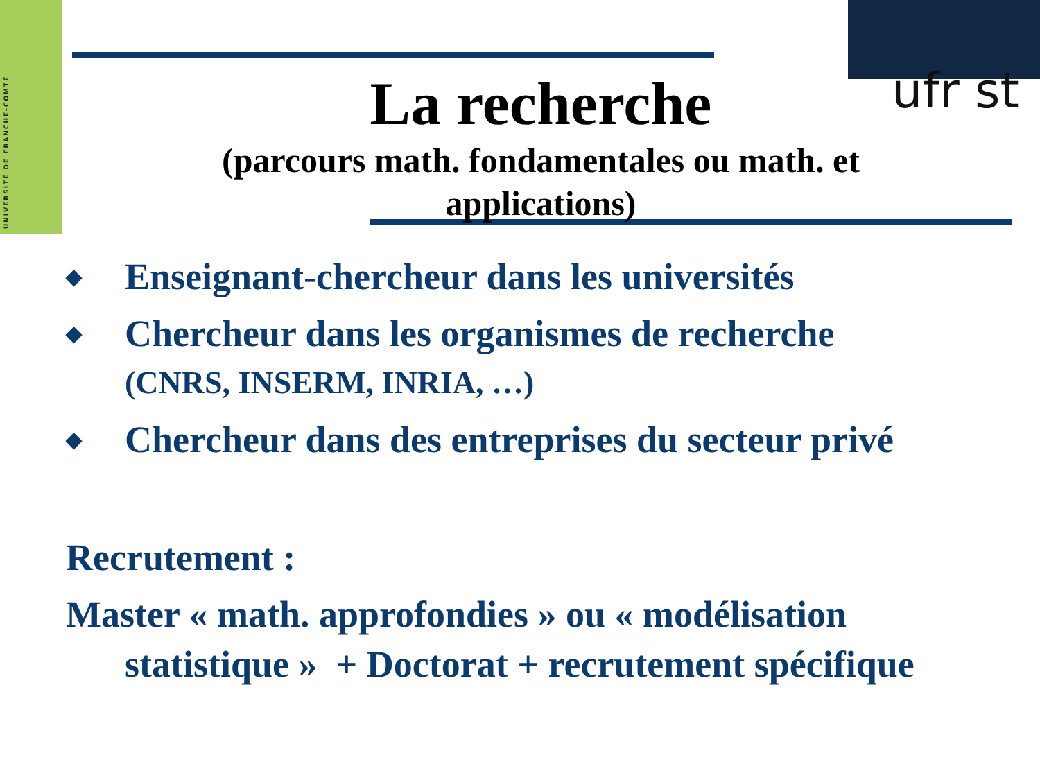UNIVERSITÉ DE FRANCHE-COMTÉ
ufr st
La recherche
(parcours math. fondamentales ou math. et applications)
◆
Enseignant-chercheur dans les universités
◆
Chercheur dans les organismes de recherche
(CNRS, INSERM, INRIA, …)
◆
Chercheur dans des entreprises du secteur privé
Recrutement :
Master « math. approfondies » ou « modélisation
statistique » + Doctorat + recrutement spécifique